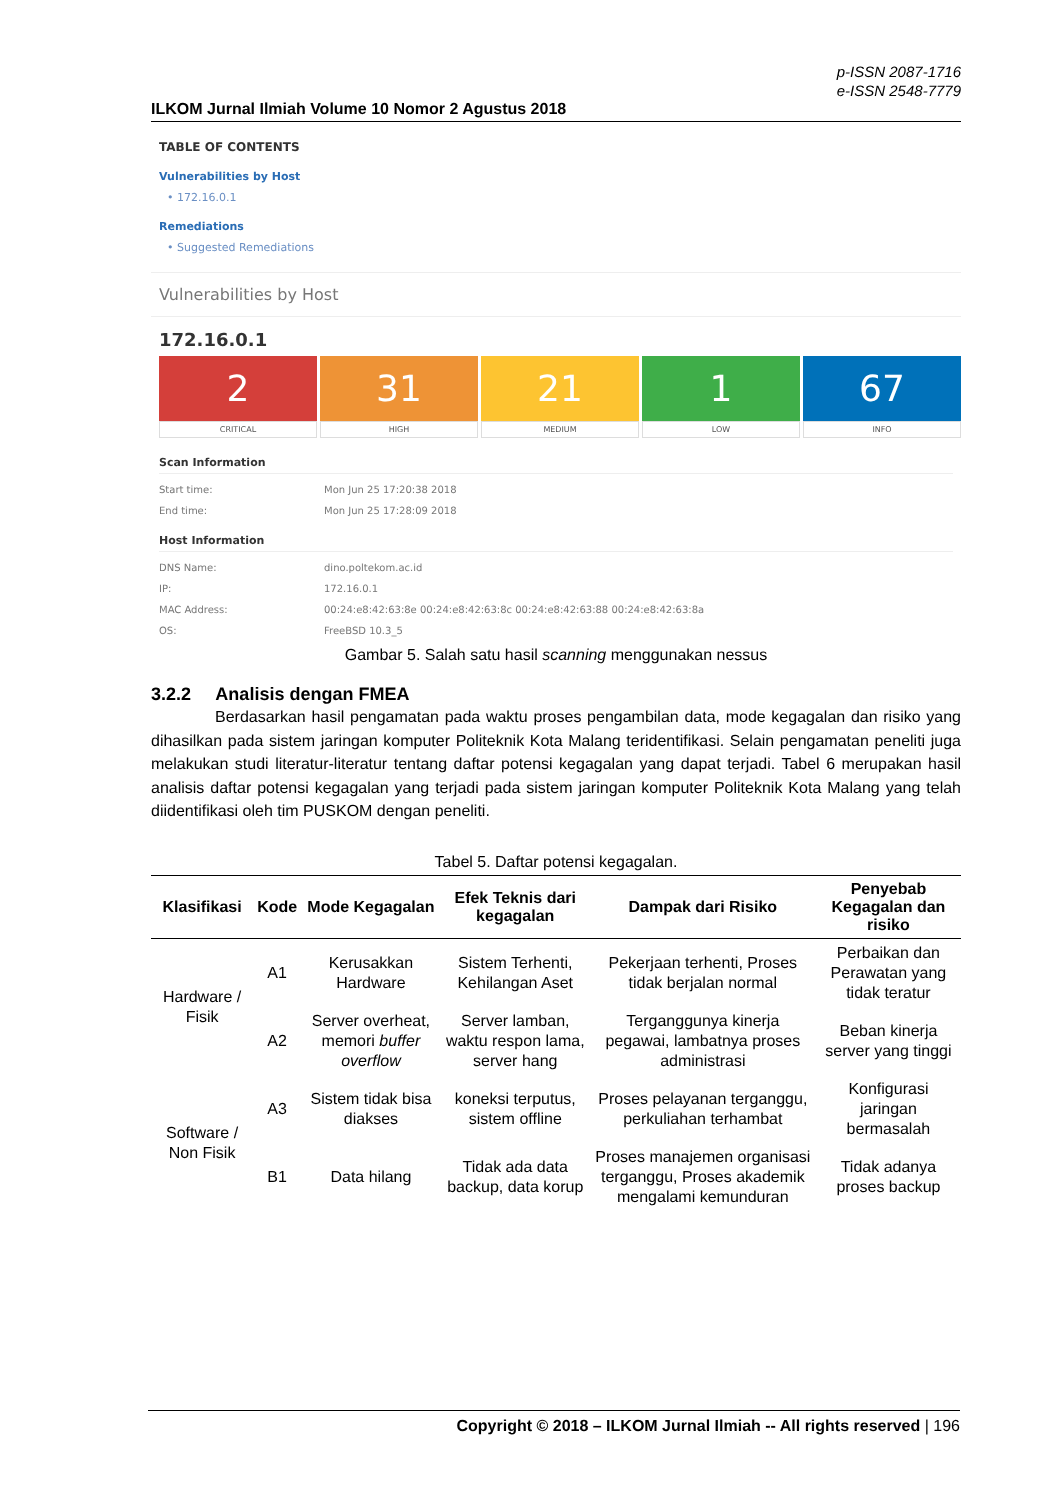p-ISSN 2087-1716
e-ISSN 2548-7779
ILKOM Jurnal Ilmiah Volume 10 Nomor 2 Agustus 2018
TABLE OF CONTENTS
Vulnerabilities by Host
• 172.16.0.1
Remediations
• Suggested Remediations
Vulnerabilities by Host
172.16.0.1
2
CRITICAL
31
HIGH
21
MEDIUM
1
LOW
67
INFO
Scan Information
Start time: Mon Jun 25 17:20:38 2018
End time: Mon Jun 25 17:28:09 2018
Host Information
DNS Name: dino.poltekom.ac.id
IP: 172.16.0.1
MAC Address: 00:24:e8:42:63:8e 00:24:e8:42:63:8c 00:24:e8:42:63:88 00:24:e8:42:63:8a
OS: FreeBSD 10.3_5
Gambar 5. Salah satu hasil scanning menggunakan nessus
3.2.2 Analisis dengan FMEA
Berdasarkan hasil pengamatan pada waktu proses pengambilan data, mode kegagalan dan risiko yang dihasilkan pada sistem jaringan komputer Politeknik Kota Malang teridentifikasi. Selain pengamatan peneliti juga melakukan studi literatur-literatur tentang daftar potensi kegagalan yang dapat terjadi. Tabel 6 merupakan hasil analisis daftar potensi kegagalan yang terjadi pada sistem jaringan komputer Politeknik Kota Malang yang telah diidentifikasi oleh tim PUSKOM dengan peneliti.
Tabel 5. Daftar potensi kegagalan.
| Klasifikasi | Kode | Mode Kegagalan | Efek Teknis dari kegagalan | Dampak dari Risiko | Penyebab Kegagalan dan risiko |
| --- | --- | --- | --- | --- | --- |
| Hardware / Fisik | A1 | Kerusakkan Hardware | Sistem Terhenti, Kehilangan Aset | Pekerjaan terhenti, Proses tidak berjalan normal | Perbaikan dan Perawatan yang tidak teratur |
| | A2 | Server overheat, memori buffer overflow | Server lamban, waktu respon lama, server hang | Terganggunya kinerja pegawai, lambatnya proses administrasi | Beban kinerja server yang tinggi |
| Software / Non Fisik | A3 | Sistem tidak bisa diakses | koneksi terputus, sistem offline | Proses pelayanan terganggu, perkuliahan terhambat | Konfigurasi jaringan bermasalah |
| | B1 | Data hilang | Tidak ada data backup, data korup | Proses manajemen organisasi terganggu, Proses akademik mengalami kemunduran | Tidak adanya proses backup |
Copyright © 2018 – ILKOM Jurnal Ilmiah -- All rights reserved | 196